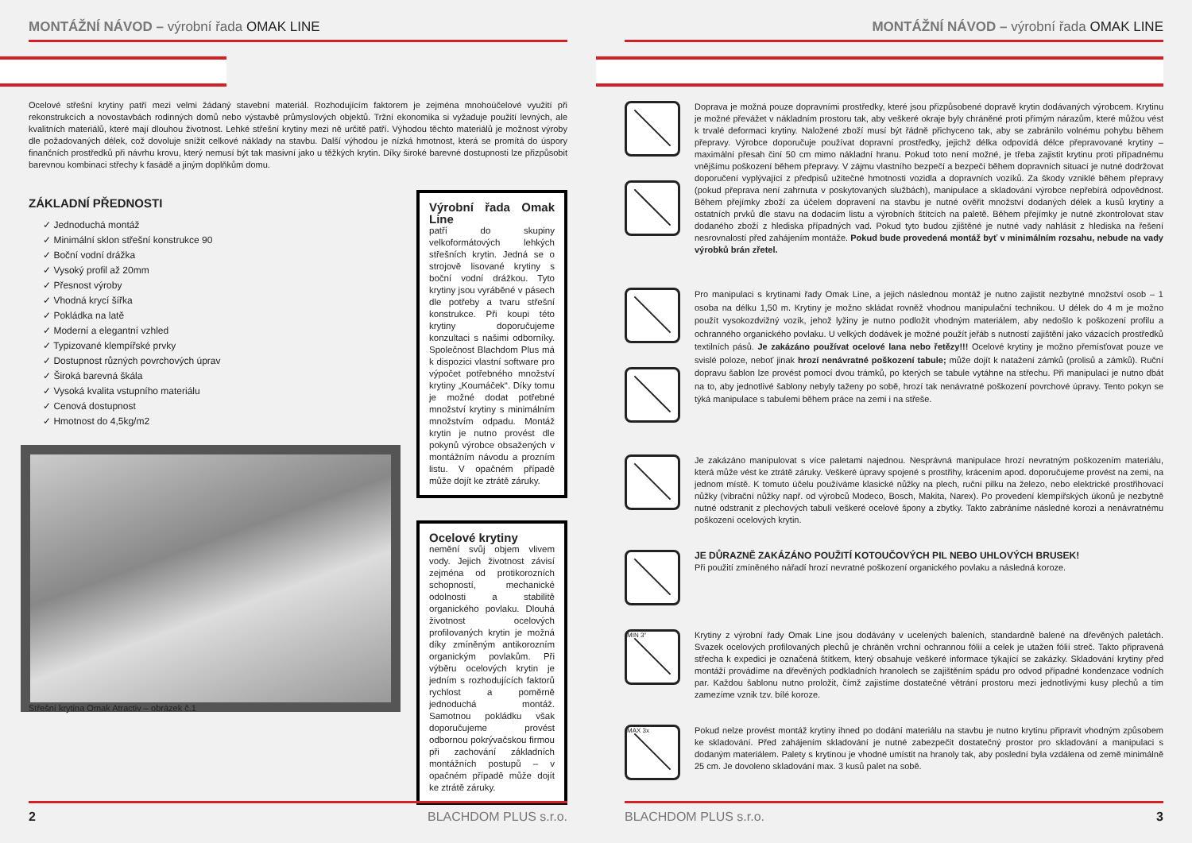MONTÁŽNÍ NÁVOD – výrobní řada OMAK LINE
Ocelové střešní krytiny patří mezi velmi žádaný stavební materiál. Rozhodujícím faktorem je zejména mnohoúčelové využití při rekonstrukcích a novostavbách rodinných domů nebo výstavbě průmyslových objektů. Tržní ekonomika si vyžaduje použití levných, ale kvalitních materiálů, které mají dlouhou životnost. Lehké střešní krytiny mezi ně určitě patří. Výhodou těchto materiálů je možnost výroby dle požadovaných délek, což dovoluje snížit celkové náklady na stavbu. Další výhodou je nízká hmotnost, která se promítá do úspory finančních prostředků při návrhu krovu, který nemusí být tak masivní jako u těžkých krytin. Díky široké barevné dostupnosti lze přizpůsobit barevnou kombinaci střechy k fasádě a jiným doplňkům domu.
ZÁKLADNÍ PŘEDNOSTI
✓ Jednoduchá montáž
✓ Minimální sklon střešní konstrukce 90
✓ Boční vodní drážka
✓ Vysoký profil až 20mm
✓ Přesnost výroby
✓ Vhodná krycí šířka
✓ Pokládka na latě
✓ Moderní a elegantní vzhled
✓ Typizované klempířské prvky
✓ Dostupnost různých povrchových úprav
✓ Široká barevná škála
✓ Vysoká kvalita vstupního materiálu
✓ Cenová dostupnost
✓ Hmotnost do 4,5kg/m2
Střešní krytina Omak Atractiv – obrázek č.1
Výrobní řada Omak Line
patří do skupiny velkoformátových lehkých střešních krytin. Jedná se o strojově lisované krytiny s boční vodní drážkou. Tyto krytiny jsou vyráběné v pásech dle potřeby a tvaru střešní konstrukce. Při koupi této krytiny doporučujeme konzultaci s našimi odborníky. Společnost Blachdom Plus má k dispozici vlastní software pro výpočet potřebného množství krytiny „Koumáček“. Díky tomu je možné dodat potřebné množství krytiny s minimálním množstvím odpadu. Montáž krytin je nutno provést dle pokynů výrobce obsažených v montážním návodu a prozním listu. V opačném případě může dojít ke ztrátě záruky.
Ocelové krytiny
nemění svůj objem vlivem vody. Jejich životnost závisí zejména od protikorozních schopností, mechanické odolnosti a stabilitě organického povlaku. Dlouhá životnost ocelových profilovaných krytin je možná díky zmíněným antikorozním organickým povlakům. Při výběru ocelových krytin je jedním s rozhodujících faktorů rychlost a poměrně jednoduchá montáž. Samotnou pokládku však doporučujeme provést odbornou pokrývačskou firmou při zachování základních montážních postupů – v opačném případě může dojít ke ztrátě záruky.
2 BLACHDOM PLUS s.r.o.
MONTÁŽNÍ NÁVOD – výrobní řada OMAK LINE
Doprava je možná pouze dopravními prostředky, které jsou přizpůsobené dopravě krytin dodávaných výrobcem. Krytinu je možné převážet v nákladním prostoru tak, aby veškeré okraje byly chráněné proti přímým nárazům, které můžou vést k trvalé deformaci krytiny. Naložené zboží musí být řádně přichyceno tak, aby se zabránilo volnému pohybu během přepravy. Výrobce doporučuje používat dopravní prostředky, jejichž délka odpovídá délce přepravované krytiny – maximální přesah činí 50 cm mimo nákladní hranu. Pokud toto není možné, je třeba zajistit krytinu proti případnému vnějšímu poškození během přepravy. V zájmu vlastního bezpečí a bezpečí během dopravních situací je nutné dodržovat doporučení vyplývající z předpisů užitečné hmotnosti vozidla a dopravních vozíků. Za škody vzniklé během přepravy (pokud přeprava není zahrnuta v poskytovaných službách), manipulace a skladování výrobce nepřebírá odpovědnost. Během přejímky zboží za účelem dopravení na stavbu je nutné ověřit množství dodaných délek a kusů krytiny a ostatních prvků dle stavu na dodacím listu a výrobních štítcích na paletě. Během přejímky je nutné zkontrolovat stav dodaného zboží z hlediska případných vad. Pokud tyto budou zjištěné je nutné vady nahlásit z hlediska na řešení nesrovnalostí před zahájením montáže. Pokud bude provedená montáž byť v minimálním rozsahu, nebude na vady výrobků brán zřetel.
Pro manipulaci s krytinami řady Omak Line, a jejich následnou montáž je nutno zajistit nezbytné množství osob – 1 osoba na délku 1,50 m. Krytiny je možno skládat rovněž vhodnou manipulační technikou. U délek do 4 m je možno použít vysokozdvižný vozík, jehož lyžiny je nutno podložit vhodným materiálem, aby nedošlo k poškození profilu a ochranného organického povlaku. U velkých dodávek je možné použít jeřáb s nutností zajištění jako vázacích prostředků textilních pásů. Je zakázáno používat ocelové lana nebo řetězy!!! Ocelové krytiny je možno přemísťovat pouze ve svislé poloze, neboť jinak hrozí nenávratné poškození tabule; může dojít k natažení zámků (prolisů a zámků). Ruční dopravu šablon lze provést pomocí dvou trámků, po kterých se tabule vytáhne na střechu. Při manipulaci je nutno dbát na to, aby jednotlivé šablony nebyly taženy po sobě, hrozí tak nenávratné poškození povrchové úpravy. Tento pokyn se týká manipulace s tabulemi během práce na zemi i na střeše.
Je zakázáno manipulovat s více paletami najednou. Nesprávná manipulace hrozí nevratným poškozením materiálu, která může vést ke ztrátě záruky. Veškeré úpravy spojené s prostřihy, krácením apod. doporučujeme provést na zemi, na jednom místě. K tomuto účelu používáme klasické nůžky na plech, ruční pilku na železo, nebo elektrické prostřihovací nůžky (vibrační nůžky např. od výrobců Modeco, Bosch, Makita, Narex). Po provedení klempířských úkonů je nezbytně nutné odstranit z plechových tabulí veškeré ocelové špony a zbytky. Takto zabráníme následné korozi a nenávratnému poškození ocelových krytin.
JE DŮRAZNĚ ZAKÁZÁNO POUŽITÍ KOTOUČOVÝCH PIL NEBO UHLOVÝCH BRUSEK!
Při použití zmíněného nářadí hrozí nevratné poškození organického povlaku a následná koroze.
MIN 3°
Krytiny z výrobní řady Omak Line jsou dodávány v ucelených baleních, standardně balené na dřevěných paletách. Svazek ocelových profilovaných plechů je chráněn vrchní ochrannou fólií a celek je utažen fólií streč. Takto připravená střecha k expedici je označená štítkem, který obsahuje veškeré informace týkající se zakázky. Skladování krytiny před montáží provádíme na dřevěných podkladních hranolech se zajištěním spádu pro odvod případné kondenzace vodních par. Každou šablonu nutno proložit, čímž zajistíme dostatečné větrání prostoru mezi jednotlivými kusy plechů a tím zamezíme vznik tzv. bílé koroze.
MAX 3x
Pokud nelze provést montáž krytiny ihned po dodání materiálu na stavbu je nutno krytinu připravit vhodným způsobem ke skladování. Před zahájením skladování je nutné zabezpečit dostatečný prostor pro skladování a manipulaci s dodaným materiálem. Palety s krytinou je vhodné umístit na hranoly tak, aby poslední byla vzdálena od země minimálně 25 cm. Je dovoleno skladování max. 3 kusů palet na sobě.
BLACHDOM PLUS s.r.o. 3